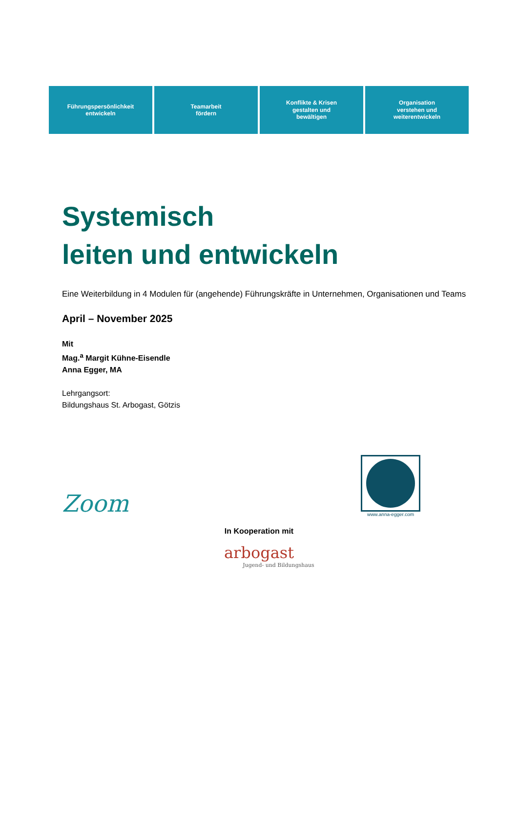Führungspersönlichkeit
entwickeln
Teamarbeit
fördern
Konflikte & Krisen
gestalten und
bewältigen
Organisation
verstehen und
weiterentwickeln
Systemisch
leiten und entwickeln
Eine Weiterbildung in 4 Modulen für (angehende) Führungskräfte in Unternehmen, Organisationen und Teams
April – November 2025
Mit
Mag.<sup>a</sup> Margit Kühne-Eisendle
Anna Egger, MA
Lehrgangsort:
Bildungshaus St. Arbogast, Götzis
Zoom
www.anna-egger.com
In Kooperation mit
arbogast
Jugend- und Bildungshaus